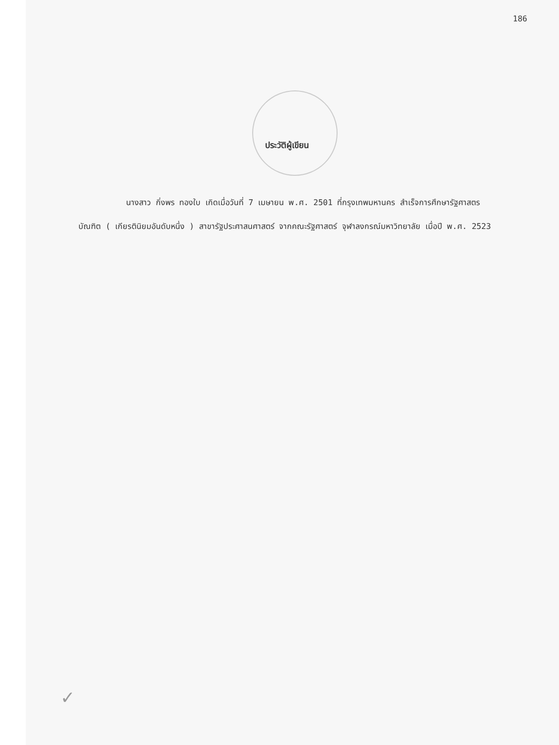186
ประวัติผู้เขียน
นางสาว กิ่งพร ทองใบ เกิดเมื่อวันที่ 7 เมษายน พ.ศ. 2501 ที่กรุงเทพมหานคร สำเร็จการศึกษารัฐศาสตรบัณฑิต ( เกียรตินิยมอันดับหนึ่ง ) สาขารัฐประศาสนศาสตร์ จากคณะรัฐศาสตร์ จุฬาลงกรณ์มหาวิทยาลัย เมื่อปี พ.ศ. 2523
✓